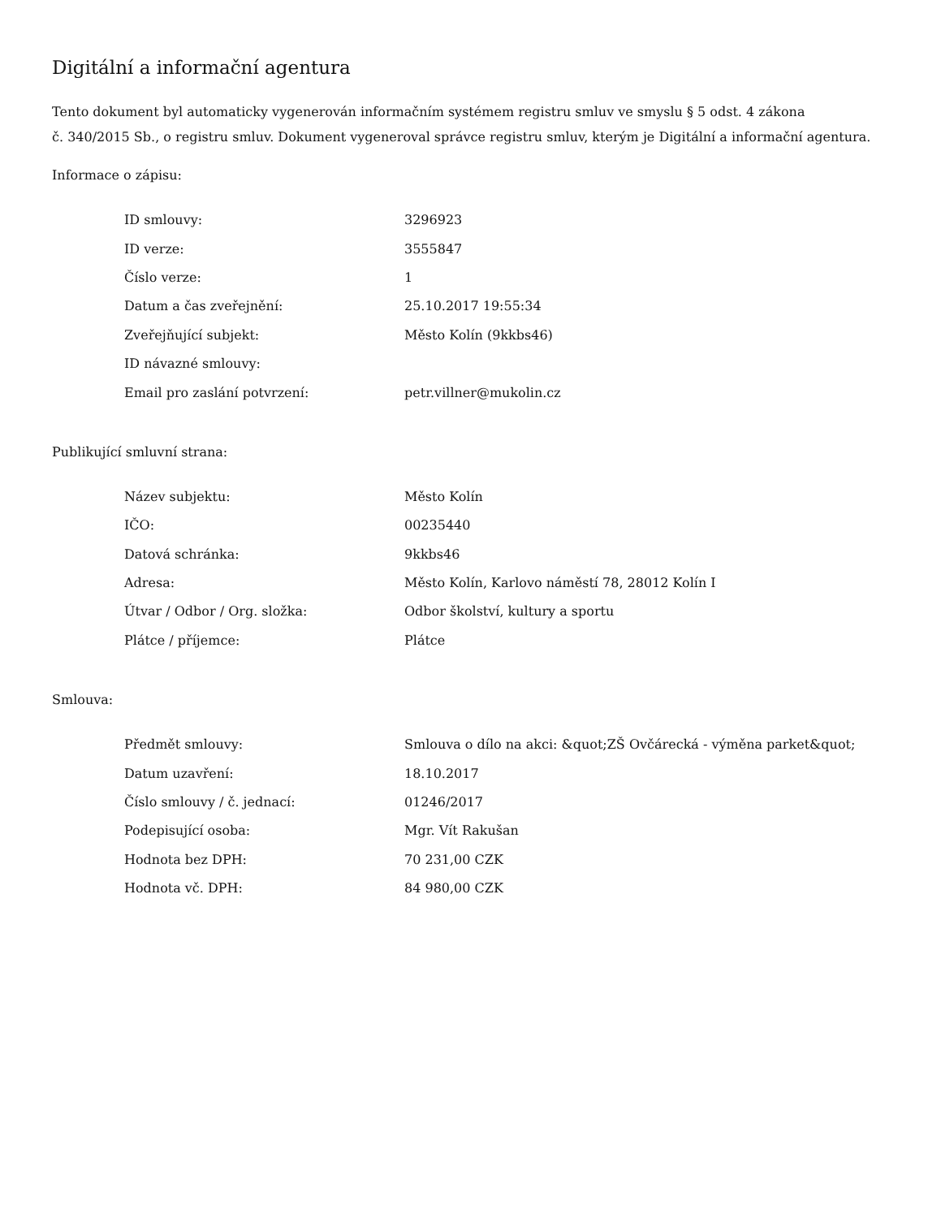Digitální a informační agentura
Tento dokument byl automaticky vygenerován informačním systémem registru smluv ve smyslu § 5 odst. 4 zákona
č. 340/2015 Sb., o registru smluv. Dokument vygeneroval správce registru smluv, kterým je Digitální a informační agentura.
Informace o zápisu:
| ID smlouvy: | 3296923 |
| ID verze: | 3555847 |
| Číslo verze: | 1 |
| Datum a čas zveřejnění: | 25.10.2017 19:55:34 |
| Zveřejňující subjekt: | Město Kolín (9kkbs46) |
| ID návazné smlouvy: | |
| Email pro zaslání potvrzení: | petr.villner@mukolin.cz |
Publikující smluvní strana:
| Název subjektu: | Město Kolín |
| IČO: | 00235440 |
| Datová schránka: | 9kkbs46 |
| Adresa: | Město Kolín, Karlovo náměstí 78, 28012 Kolín I |
| Útvar / Odbor / Org. složka: | Odbor školství, kultury a sportu |
| Plátce / příjemce: | Plátce |
Smlouva:
| Předmět smlouvy: | Smlouva o dílo na akci: &quot;ZŠ Ovčárecká - výměna parket&quot; |
| Datum uzavření: | 18.10.2017 |
| Číslo smlouvy / č. jednací: | 01246/2017 |
| Podepisující osoba: | Mgr. Vít Rakušan |
| Hodnota bez DPH: | 70 231,00 CZK |
| Hodnota vč. DPH: | 84 980,00 CZK |